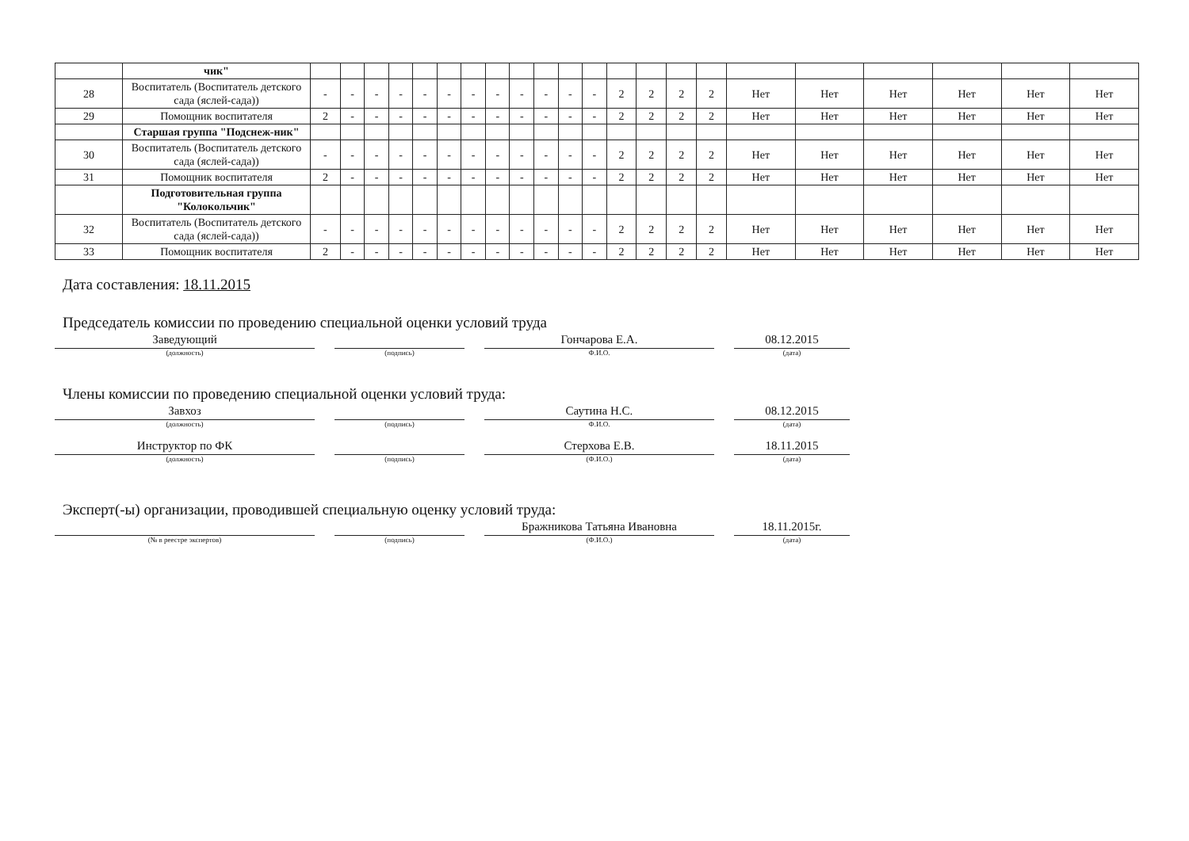| | чик" | | | | | | | | | | | | | | | | | | | | | | |
| 28 | Воспитатель (Воспитатель детского сада (яслей-сада)) | - | - | - | - | - | - | - | - | - | - | - | - | 2 | 2 | 2 | 2 | Нет | Нет | Нет | Нет | Нет | Нет |
| 29 | Помощник воспитателя | 2 | - | - | - | - | - | - | - | - | - | - | - | 2 | 2 | 2 | 2 | Нет | Нет | Нет | Нет | Нет | Нет |
| | Старшая группа "Подснеж-ник" | | | | | | | | | | | | | | | | | | | | | | |
| 30 | Воспитатель (Воспитатель детского сада (яслей-сада)) | - | - | - | - | - | - | - | - | - | - | - | - | 2 | 2 | 2 | 2 | Нет | Нет | Нет | Нет | Нет | Нет |
| 31 | Помощник воспитателя | 2 | - | - | - | - | - | - | - | - | - | - | - | 2 | 2 | 2 | 2 | Нет | Нет | Нет | Нет | Нет | Нет |
| | Подготовительная группа "Колокольчик" | | | | | | | | | | | | | | | | | | | | | | |
| 32 | Воспитатель (Воспитатель детского сада (яслей-сада)) | - | - | - | - | - | - | - | - | - | - | - | - | 2 | 2 | 2 | 2 | Нет | Нет | Нет | Нет | Нет | Нет |
| 33 | Помощник воспитателя | 2 | - | - | - | - | - | - | - | - | - | - | - | 2 | 2 | 2 | 2 | Нет | Нет | Нет | Нет | Нет | Нет |
Дата составления: 18.11.2015
Председатель комиссии по проведению специальной оценки условий труда
Заведующий
(должность)
(подпись)
Гончарова Е.А.
Ф.И.О.
08.12.2015
(дата)
Члены комиссии по проведению специальной оценки условий труда:
Завхоз
(должность)
(подпись)
Саутина Н.С.
Ф.И.О.
08.12.2015
(дата)
Инструктор по ФК
(должность)
(подпись)
Стерхова Е.В.
(Ф.И.О.)
18.11.2015
(дата)
Эксперт(-ы) организации, проводившей специальную оценку условий труда:
(№ в реестре экспертов) (подпись)
Бражникова Татьяна Ивановна
(Ф.И.О.)
18.11.2015г.
(дата)